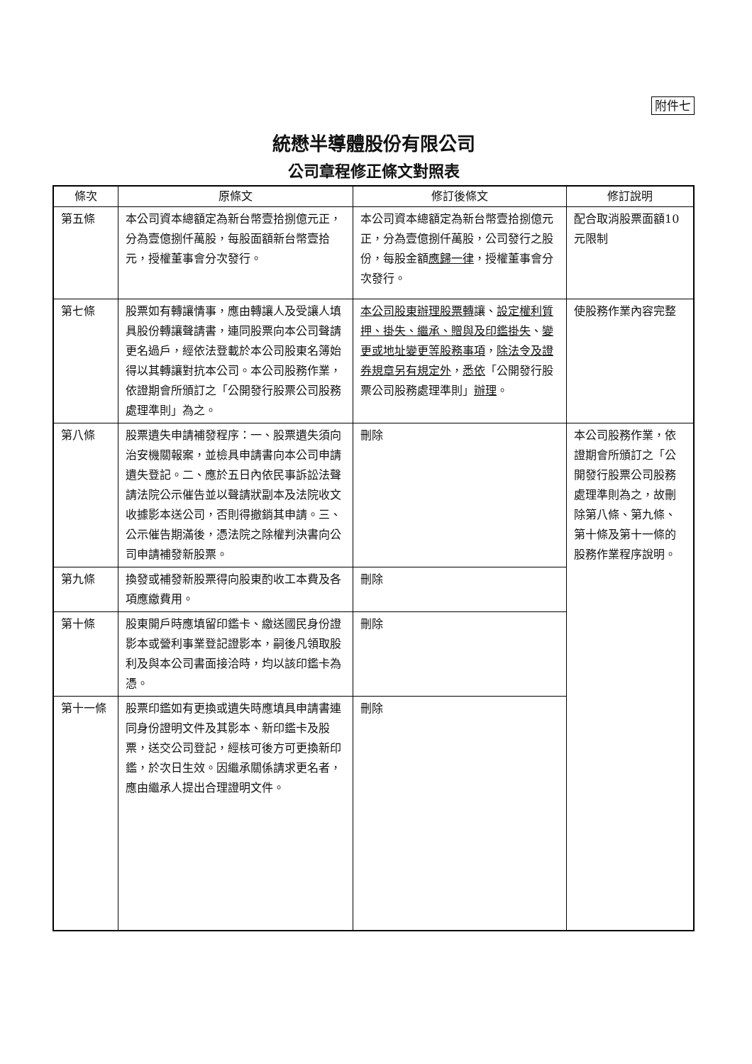附件七
統懋半導體股份有限公司
公司章程修正條文對照表
| 條次 | 原條文 | 修訂後條文 | 修訂說明 |
| --- | --- | --- | --- |
| 第五條 | 本公司資本總額定為新台幣壹拾捌億元正，分為壹億捌仟萬股，每股面額新台幣壹拾元，授權董事會分次發行。 | 本公司資本總額定為新台幣壹拾捌億元正，分為壹億捌仟萬股，公司發行之股份，每股金額 應歸一律 ，授權董事會分次發行。 | 配合取消股票面額10元限制 |
| 第七條 | 股票如有轉讓情事，應由轉讓人及受讓人填具股份轉讓聲請書，連同股票向本公司聲請更名過戶，經依法登載於本公司股東名簿始得以其轉讓對抗本公司。本公司股務作業，依證期會所頒訂之「公開發行股票公司股務處理準則」為之。 | 本公司股東辦理股票轉 讓、 設定權利質押、掛失、繼承、贈與及印鑑掛失 、 變更或地址變更等股務事項 ， 除法令及證券規章另有規定外 ， 悉依 「公開發行股票公司股務處理準則」 辦理 。 | 使股務作業內容完整 |
| 第八條 | 股票遺失申請補發程序：一、股票遺失須向治安機關報案，並檢具申請書向本公司申請遺失登記。二、應於五日內依民事訴訟法聲請法院公示催告並以聲請狀副本及法院收文收據影本送公司，否則得撤銷其申請。三、公示催告期滿後，憑法院之除權判決書向公司申請補發新股票。 | 刪除 | 本公司股務作業，依證期會所頒訂之「公開發行股票公司股務處理準則為之，故刪除第八條、第九條、第十條及第十一條的股務作業程序說明。 |
| 第九條 | 換發或補發新股票得向股東酌收工本費及各項應繳費用。 | 刪除 | |
| 第十條 | 股東開戶時應填留印鑑卡、繳送國民身份證影本或營利事業登記證影本，嗣後凡領取股利及與本公司書面接洽時，均以該印鑑卡為憑。 | 刪除 | |
| 第十一條 | 股票印鑑如有更換或遺失時應填具申請書連同身份證明文件及其影本、新印鑑卡及股票，送交公司登記，經核可後方可更換新印鑑，於次日生效。因繼承關係請求更名者，應由繼承人提出合理證明文件。 | 刪除 | |